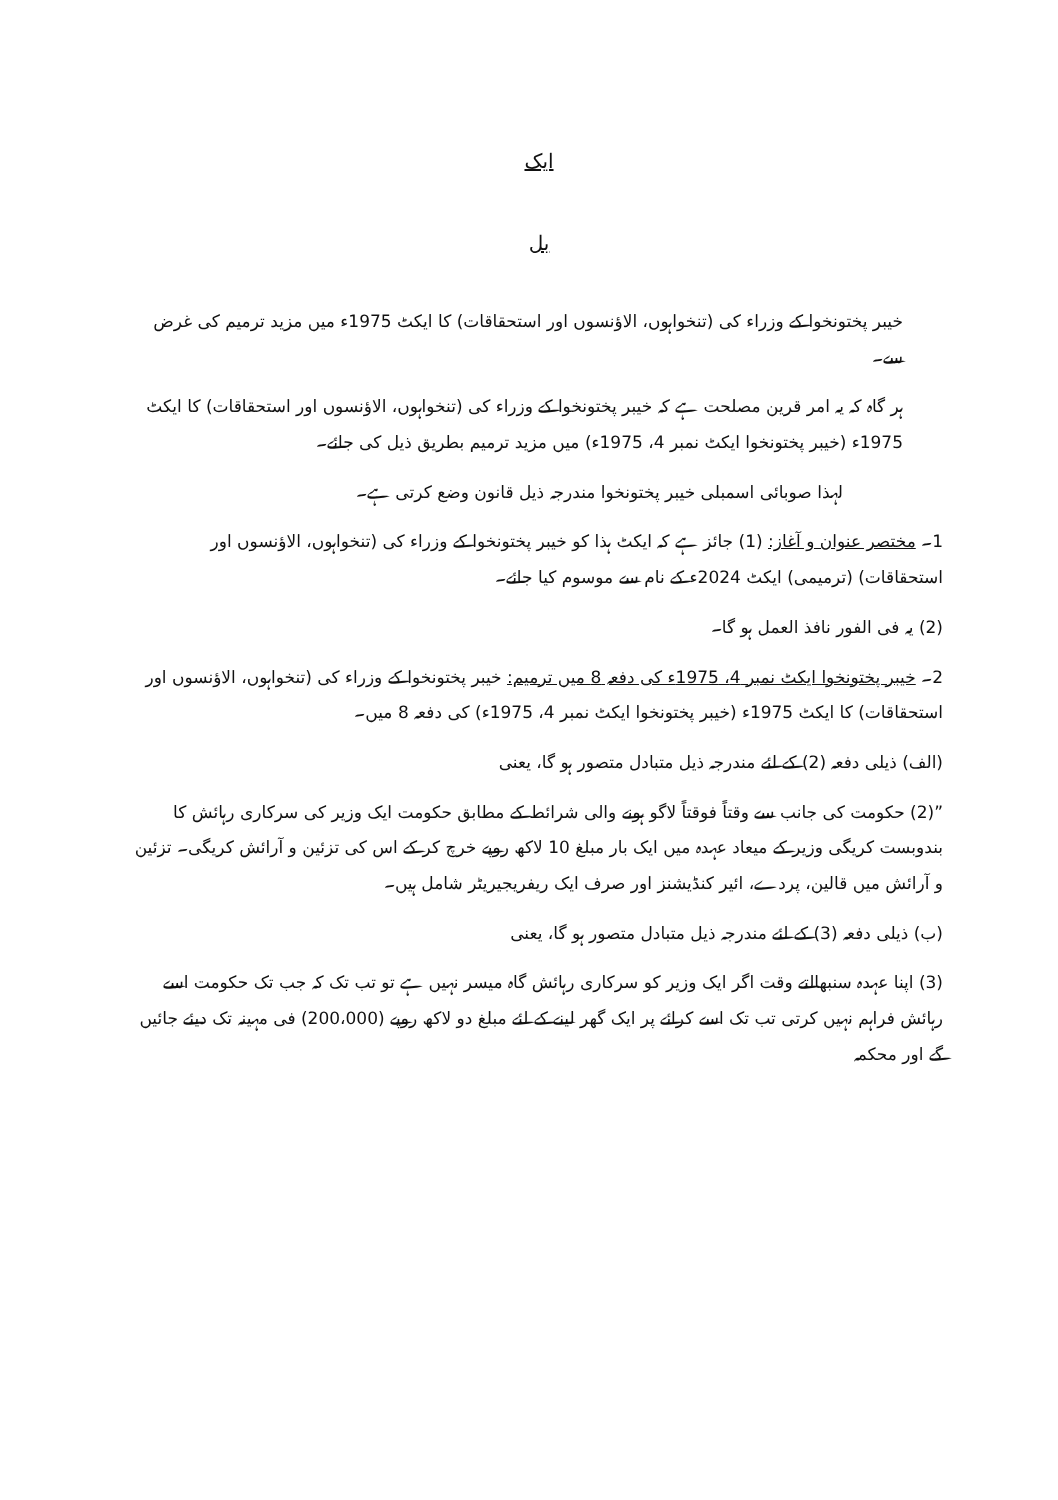ایک
بل
خیبر پختونخوا کے وزراء کی (تنخواہوں، الاؤنسوں اور استحقاقات) کا ایکٹ 1975ء میں مزید ترمیم کی غرض سے۔
ہر گاہ کہ یہ امر قرین مصلحت ہے کہ خیبر پختونخوا کے وزراء کی (تنخواہوں، الاؤنسوں اور استحقاقات) کا ایکٹ 1975ء (خیبر پختونخوا ایکٹ نمبر 4، 1975ء) میں مزید ترمیم بطریق ذیل کی جائے۔
لہذا صوبائی اسمبلی خیبر پختونخوا مندرجہ ذیل قانون وضع کرتی ہے۔
1۔ مختصر عنوان و آغاز: (1) جائز ہے کہ ایکٹ ہذا کو خیبر پختونخوا کے وزراء کی (تنخواہوں، الاؤنسوں اور استحقاقات) (ترمیمی) ایکٹ 2024ء کے نام سے موسوم کیا جائے۔
(2) یہ فی الفور نافذ العمل ہو گا۔
2۔ خیبر پختونخوا ایکٹ نمبر 4، 1975ء کی دفعہ 8 میں ترمیم: خیبر پختونخوا کے وزراء کی (تنخواہوں، الاؤنسوں اور استحقاقات) کا ایکٹ 1975ء (خیبر پختونخوا ایکٹ نمبر 4، 1975ء) کی دفعہ 8 میں۔
(الف) ذیلی دفعہ (2) کے لئے مندرجہ ذیل متبادل متصور ہو گا، یعنی
”(2) حکومت کی جانب سے وقتاً فوقتاً لاگو ہونے والی شرائط کے مطابق حکومت ایک وزیر کی سرکاری رہائش کا بندوبست کریگی وزیر کے میعاد عہدہ میں ایک بار مبلغ 10 لاکھ روپے خرچ کر کے اس کی تزئین و آرائش کریگی۔ تزئین و آرائش میں قالین، پردے، ائیر کنڈیشنز اور صرف ایک ریفریجیریٹر شامل ہیں۔
(ب) ذیلی دفعہ (3) کے لئے مندرجہ ذیل متبادل متصور ہو گا، یعنی
(3) اپنا عہدہ سنبھالتے وقت اگر ایک وزیر کو سرکاری رہائش گاہ میسر نہیں ہے تو تب تک کہ جب تک حکومت اسے رہائش فراہم نہیں کرتی تب تک اسے کرائے پر ایک گھر لینے کے لئے مبلغ دو لاکھ روپے (200،000) فی مہینہ تک دیئے جائیں گے اور محکمہ